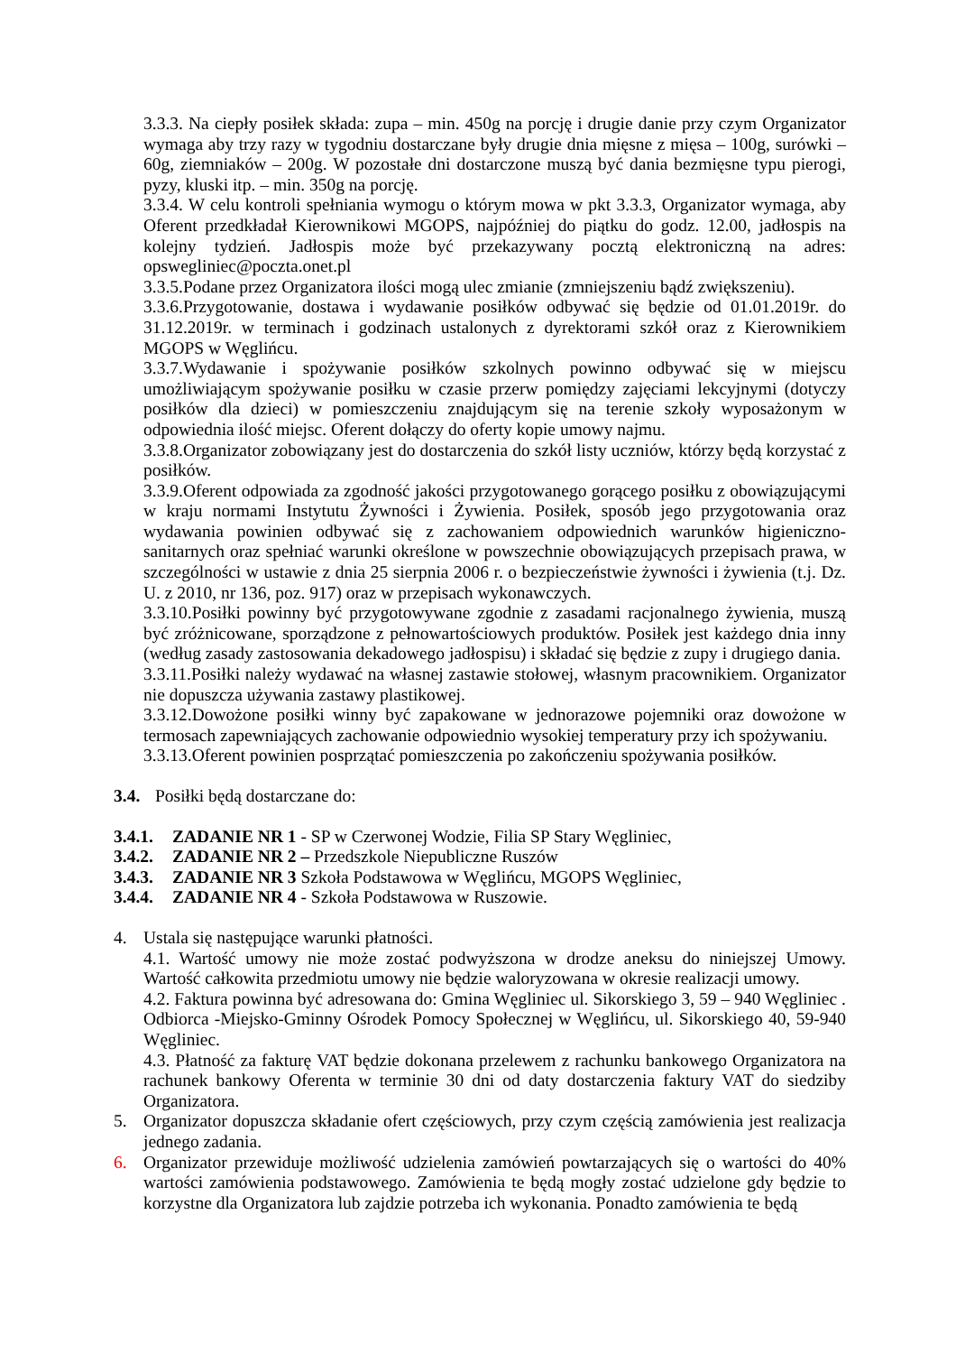3.3.3. Na ciepły posiłek składa: zupa – min. 450g na porcję i drugie danie przy czym Organizator wymaga aby trzy razy w tygodniu dostarczane były drugie dnia mięsne z mięsa – 100g, surówki – 60g, ziemniaków – 200g. W pozostałe dni dostarczone muszą być dania bezmięsne typu pierogi, pyzy, kluski itp. – min. 350g na porcję.
3.3.4. W celu kontroli spełniania wymogu o którym mowa w pkt 3.3.3, Organizator wymaga, aby Oferent przedkładał Kierownikowi MGOPS, najpóźniej do piątku do godz. 12.00, jadłospis na kolejny tydzień. Jadłospis może być przekazywany pocztą elektroniczną na adres: opswegliniec@poczta.onet.pl
3.3.5.Podane przez Organizatora ilości mogą ulec zmianie (zmniejszeniu bądź zwiększeniu).
3.3.6.Przygotowanie, dostawa i wydawanie posiłków odbywać się będzie od 01.01.2019r. do 31.12.2019r. w terminach i godzinach ustalonych z dyrektorami szkół oraz z Kierownikiem MGOPS w Węglińcu.
3.3.7.Wydawanie i spożywanie posiłków szkolnych powinno odbywać się w miejscu umożliwiającym spożywanie posiłku w czasie przerw pomiędzy zajęciami lekcyjnymi (dotyczy posiłków dla dzieci) w pomieszczeniu znajdującym się na terenie szkoły wyposażonym w odpowiednia ilość miejsc. Oferent dołączy do oferty kopie umowy najmu.
3.3.8.Organizator zobowiązany jest do dostarczenia do szkół listy uczniów, którzy będą korzystać z posiłków.
3.3.9.Oferent odpowiada za zgodność jakości przygotowanego gorącego posiłku z obowiązującymi w kraju normami Instytutu Żywności i Żywienia. Posiłek, sposób jego przygotowania oraz wydawania powinien odbywać się z zachowaniem odpowiednich warunków higieniczno-sanitarnych oraz spełniać warunki określone w powszechnie obowiązujących przepisach prawa, w szczególności w ustawie z dnia 25 sierpnia 2006 r. o bezpieczeństwie żywności i żywienia (t.j. Dz. U. z 2010, nr 136, poz. 917) oraz w przepisach wykonawczych.
3.3.10.Posiłki powinny być przygotowywane zgodnie z zasadami racjonalnego żywienia, muszą być zróżnicowane, sporządzone z pełnowartościowych produktów. Posiłek jest każdego dnia inny (według zasady zastosowania dekadowego jadłospisu) i składać się będzie z zupy i drugiego dania.
3.3.11.Posiłki należy wydawać na własnej zastawie stołowej, własnym pracownikiem. Organizator nie dopuszcza używania zastawy plastikowej.
3.3.12.Dowożone posiłki winny być zapakowane w jednorazowe pojemniki oraz dowożone w termosach zapewniających zachowanie odpowiednio wysokiej temperatury przy ich spożywaniu.
3.3.13.Oferent powinien posprzątać pomieszczenia po zakończeniu spożywania posiłków.
3.4. Posiłki będą dostarczane do:
3.4.1. ZADANIE NR 1 - SP w Czerwonej Wodzie, Filia SP Stary Węgliniec,
3.4.2. ZADANIE NR 2 – Przedszkole Niepubliczne Ruszów
3.4.3. ZADANIE NR 3 Szkoła Podstawowa w Węglińcu, MGOPS Węgliniec,
3.4.4. ZADANIE NR 4 - Szkoła Podstawowa w Ruszowie.
4. Ustala się następujące warunki płatności.
4.1. Wartość umowy nie może zostać podwyższona w drodze aneksu do niniejszej Umowy. Wartość całkowita przedmiotu umowy nie będzie waloryzowana w okresie realizacji umowy.
4.2. Faktura powinna być adresowana do: Gmina Węgliniec ul. Sikorskiego 3, 59 – 940 Węgliniec . Odbiorca -Miejsko-Gminny Ośrodek Pomocy Społecznej w Węglińcu, ul. Sikorskiego 40, 59-940 Węgliniec.
4.3. Płatność za fakturę VAT będzie dokonana przelewem z rachunku bankowego Organizatora na rachunek bankowy Oferenta w terminie 30 dni od daty dostarczenia faktury VAT do siedziby Organizatora.
5. Organizator dopuszcza składanie ofert częściowych, przy czym częścią zamówienia jest realizacja jednego zadania.
6. Organizator przewiduje możliwość udzielenia zamówień powtarzających się o wartości do 40% wartości zamówienia podstawowego. Zamówienia te będą mogły zostać udzielone gdy będzie to korzystne dla Organizatora lub zajdzie potrzeba ich wykonania. Ponadto zamówienia te będą